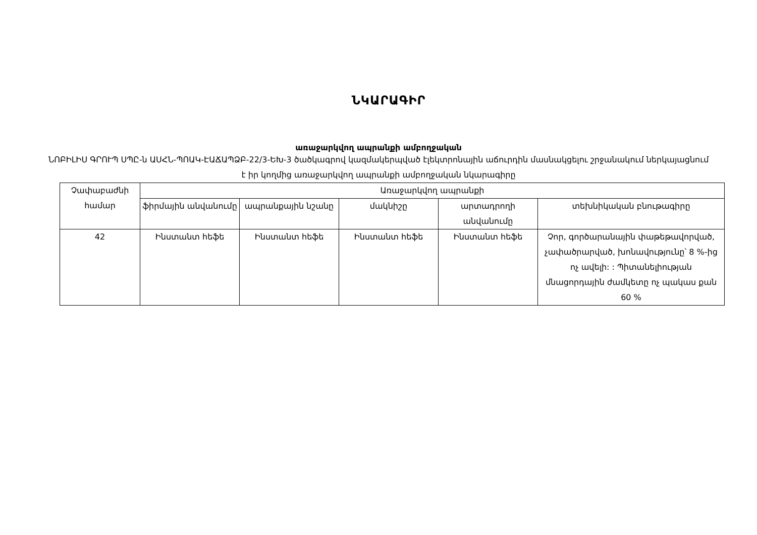ՆԿԱՐԱԳԻՐ
առաջարկվող ապրանքի ամբողջական
ՆՈԲԻԼԻՍ ԳՐՈՒՊ ՍՊԸ-ն ԱՍՀՆ-ՊՈԱԿ-ԷԱՃԱՊՁԲ-22/3-ԵԽ-3 ծածկագրով կազմակերպված էլեկտրոնային աճուրդին մասնակցելու շրջանակում ներկայացնում է իր կողմից առաջարկվող ապրանքի ամբողջական նկարագիրը
| Չափաբաժնի համար | Առաջարկվող ապրանքի | | | | |
| --- | --- | --- | --- | --- | --- |
| | ֆիրմային անվանումը | ապրանքային նշանը | մակնիշը | արտադրողի անվանումը | տեխնիկական բնութագիրը |
| 42 | Ինստանտ հեֆե | Ինստանտ հեֆե | Ինստանտ հեֆե | Ինստանտ հեֆե | Չոր, գործարանային փաթեթավորված, չափածրարված, խոնավությունը՝ 8 %-ից ոչ ավելի: : Պիտանելիության մնացորդային ժամկետը ոչ պակաս քան 60 % |